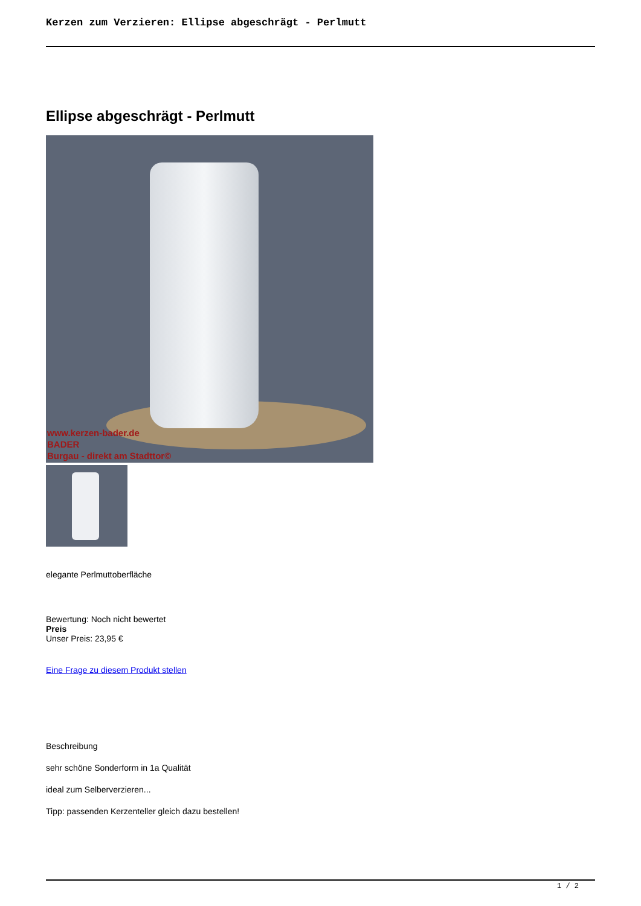Kerzen zum Verzieren: Ellipse abgeschrägt - Perlmutt
Ellipse abgeschrägt - Perlmutt
www.kerzen-bader.de
BADER
Burgau - direkt am Stadttor©
elegante Perlmuttoberfläche
Bewertung: Noch nicht bewertet
Preis
Unser Preis: 23,95 €
Eine Frage zu diesem Produkt stellen
Beschreibung
sehr schöne Sonderform in 1a Qualität
ideal zum Selberverzieren...
Tipp: passenden Kerzenteller gleich dazu bestellen!
1 / 2